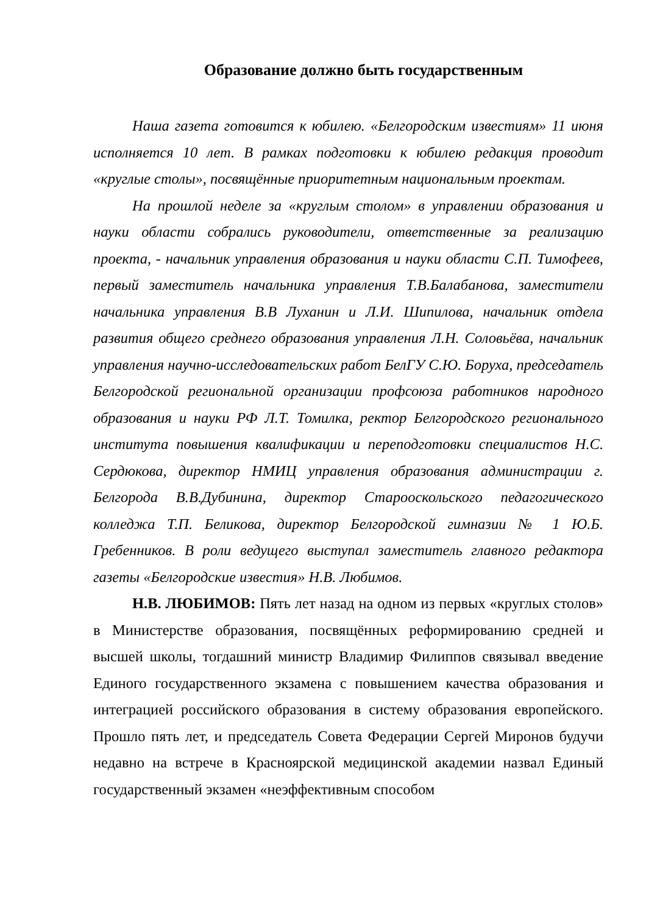Образование должно быть государственным
Наша газета готовится к юбилею. «Белгородским известиям» 11 июня исполняется 10 лет. В рамках подготовки к юбилею редакция проводит «круглые столы», посвящённые приоритетным национальным проектам.
На прошлой неделе за «круглым столом» в управлении образования и науки области собрались руководители, ответственные за реализацию проекта, - начальник управления образования и науки области С.П. Тимофеев, первый заместитель начальника управления Т.В.Балабанова, заместители начальника управления В.В Луханин и Л.И. Шипилова, начальник отдела развития общего среднего образования управления Л.Н. Соловьёва, начальник управления научно-исследовательских работ БелГУ С.Ю. Боруха, председатель Белгородской региональной организации профсоюза работников народного образования и науки РФ Л.Т. Томилка, ректор Белгородского регионального института повышения квалификации и переподготовки специалистов Н.С. Сердюкова, директор НМИЦ управления образования администрации г. Белгорода В.В.Дубинина, директор Старооскольского педагогического колледжа Т.П. Беликова, директор Белгородской гимназии № 1 Ю.Б. Гребенников. В роли ведущего выступал заместитель главного редактора газеты «Белгородские известия» Н.В. Любимов.
Н.В. ЛЮБИМОВ: Пять лет назад на одном из первых «круглых столов» в Министерстве образования, посвящённых реформированию средней и высшей школы, тогдашний министр Владимир Филиппов связывал введение Единого государственного экзамена с повышением качества образования и интеграцией российского образования в систему образования европейского. Прошло пять лет, и председатель Совета Федерации Сергей Миронов будучи недавно на встрече в Красноярской медицинской академии назвал Единый государственный экзамен «неэффективным способом